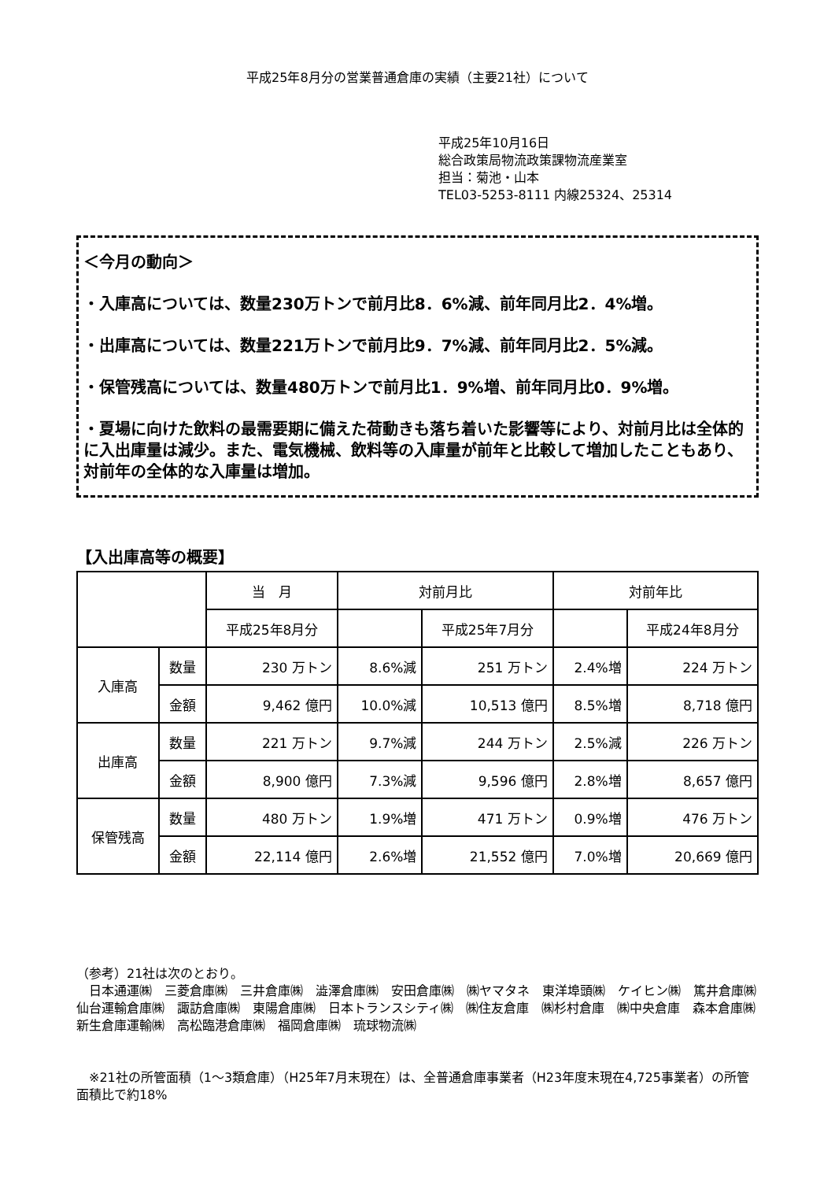平成25年8月分の営業普通倉庫の実績（主要21社）について
平成25年10月16日
総合政策局物流政策課物流産業室
担当：菊池・山本
TEL03-5253-8111 内線25324、25314
＜今月の動向＞
・入庫高については、数量230万トンで前月比8．6%減、前年同月比2．4%増。
・出庫高については、数量221万トンで前月比9．7%減、前年同月比2．5%減。
・保管残高については、数量480万トンで前月比1．9%増、前年同月比0．9%増。
・夏場に向けた飲料の最需要期に備えた荷動きも落ち着いた影響等により、対前月比は全体的に入出庫量は減少。また、電気機械、飲料等の入庫量が前年と比較して増加したこともあり、対前年の全体的な入庫量は増加。
【入出庫高等の概要】
| | | 当 月 | 対前月比 | | 対前年比 | |
| --- | --- | --- | --- | --- | --- | --- |
| | | 平成25年8月分 | | 平成25年7月分 | | 平成24年8月分 |
| 入庫高 | 数量 | 230 万トン | 8.6%減 | 251 万トン | 2.4%増 | 224 万トン |
| | 金額 | 9,462 億円 | 10.0%減 | 10,513 億円 | 8.5%増 | 8,718 億円 |
| 出庫高 | 数量 | 221 万トン | 9.7%減 | 244 万トン | 2.5%減 | 226 万トン |
| | 金額 | 8,900 億円 | 7.3%減 | 9,596 億円 | 2.8%増 | 8,657 億円 |
| 保管残高 | 数量 | 480 万トン | 1.9%増 | 471 万トン | 0.9%増 | 476 万トン |
| | 金額 | 22,114 億円 | 2.6%増 | 21,552 億円 | 7.0%増 | 20,669 億円 |
（参考）21社は次のとおり。
　日本通運㈱　三菱倉庫㈱　三井倉庫㈱　澁澤倉庫㈱　安田倉庫㈱　㈱ヤマタネ　東洋埠頭㈱　ケイヒン㈱　篤井倉庫㈱　仙台運輸倉庫㈱　諏訪倉庫㈱　東陽倉庫㈱　日本トランスシティ㈱　㈱住友倉庫　㈱杉村倉庫　㈱中央倉庫　森本倉庫㈱　新生倉庫運輸㈱　高松臨港倉庫㈱　福岡倉庫㈱　琉球物流㈱
　※21社の所管面積（1～3類倉庫）（H25年7月末現在）は、全普通倉庫事業者（H23年度末現在4,725事業者）の所管面積比で約18%